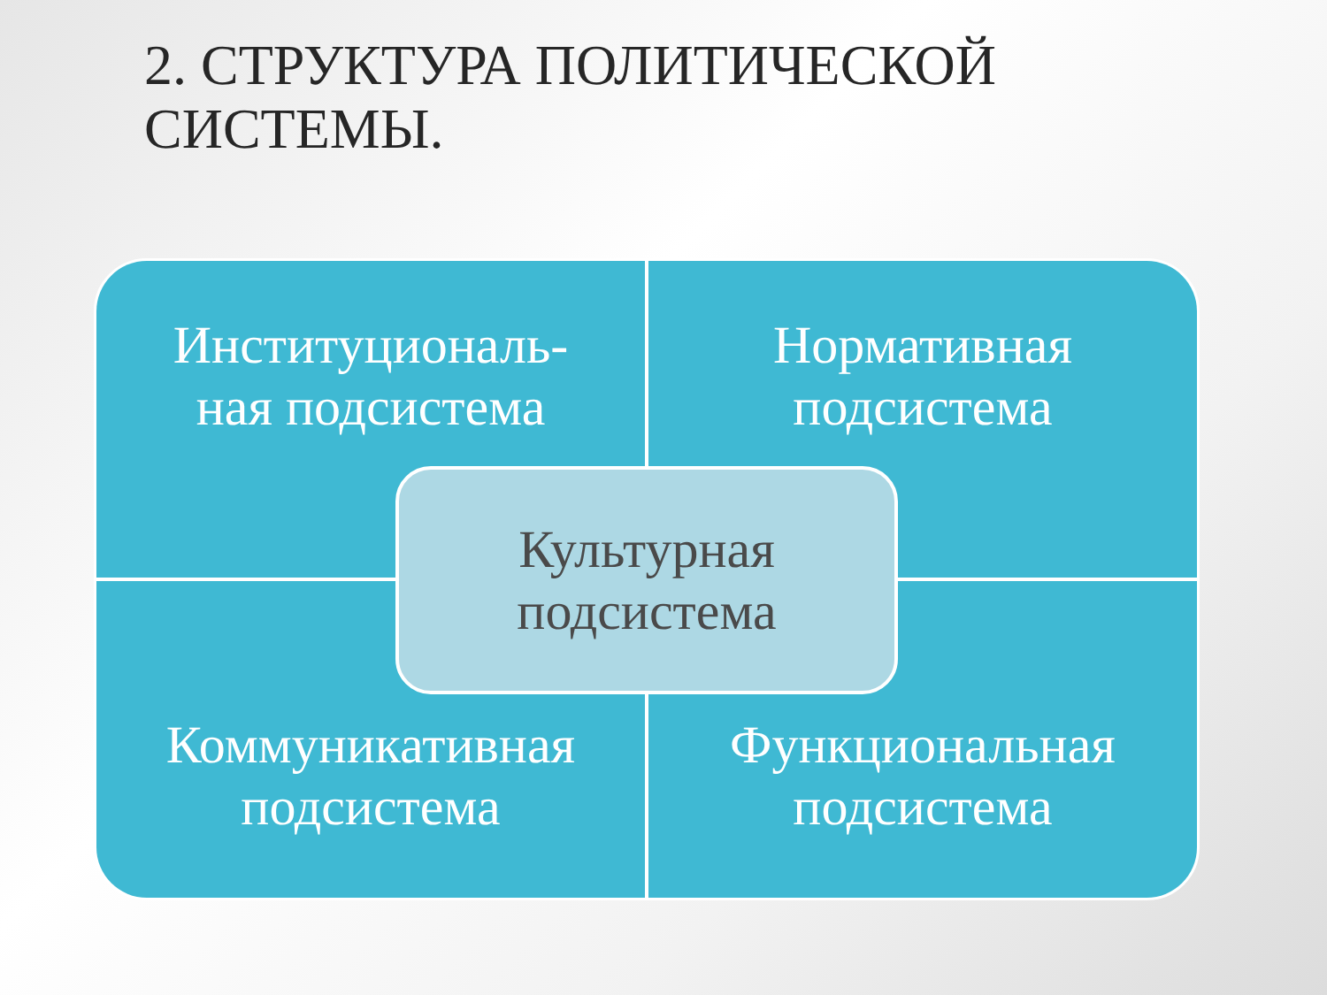2. СТРУКТУРА ПОЛИТИЧЕСКОЙ
СИСТЕМЫ.
Институциональ-
ная подсистема
Нормативная
подсистема
Коммуникативная
подсистема
Функциональная
подсистема
Культурная
подсистема